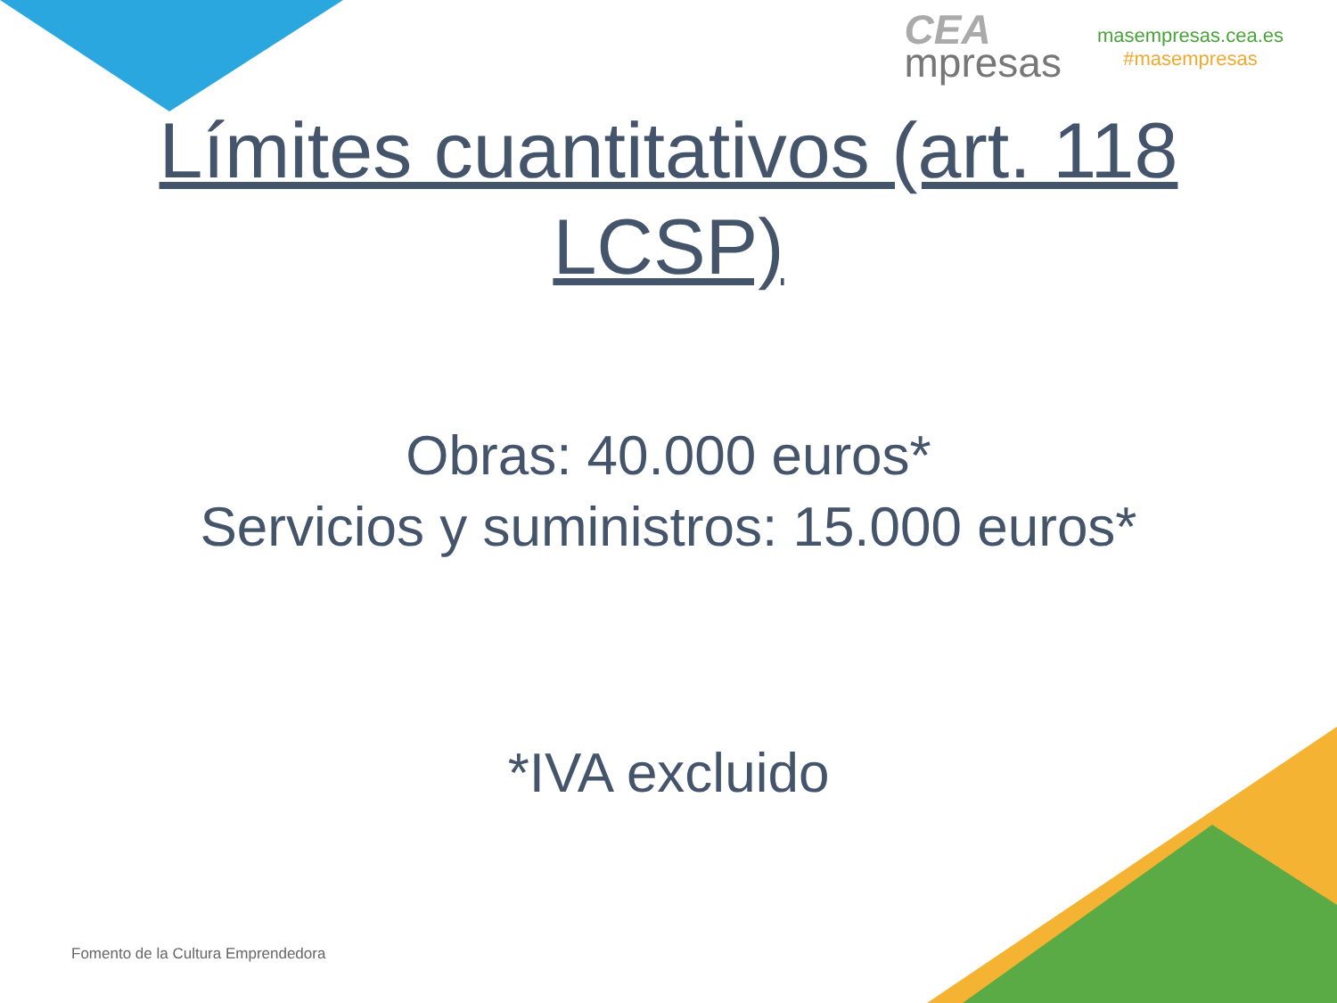CEA
mpresas
masempresas.cea.es
#masempresas
Límites cuantitativos (art. 118 LCSP)
Obras: 40.000 euros*
Servicios y suministros: 15.000 euros*
*IVA excluido
Fomento de la Cultura Emprendedora